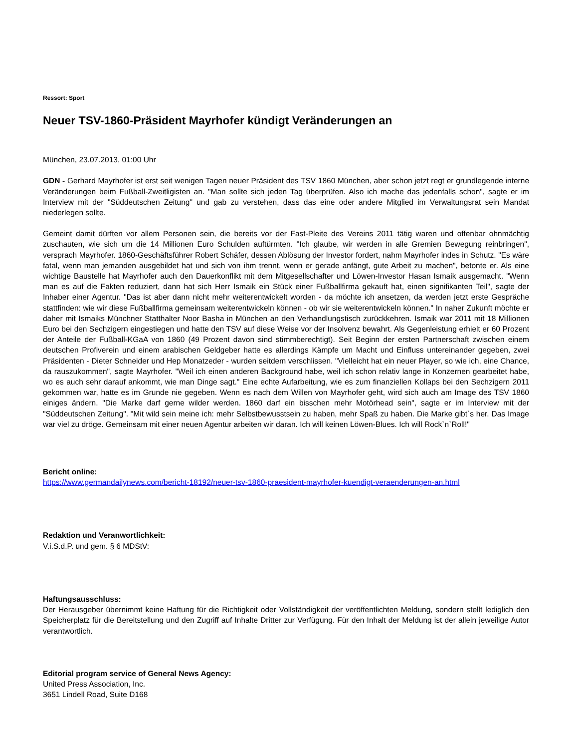Ressort: Sport
Neuer TSV-1860-Präsident Mayrhofer kündigt Veränderungen an
München, 23.07.2013, 01:00 Uhr
GDN - Gerhard Mayrhofer ist erst seit wenigen Tagen neuer Präsident des TSV 1860 München, aber schon jetzt regt er grundlegende interne Veränderungen beim Fußball-Zweitligisten an. "Man sollte sich jeden Tag überprüfen. Also ich mache das jedenfalls schon", sagte er im Interview mit der "Süddeutschen Zeitung" und gab zu verstehen, dass das eine oder andere Mitglied im Verwaltungsrat sein Mandat niederlegen sollte.
Gemeint damit dürften vor allem Personen sein, die bereits vor der Fast-Pleite des Vereins 2011 tätig waren und offenbar ohnmächtig zuschauten, wie sich um die 14 Millionen Euro Schulden auftürmten. "Ich glaube, wir werden in alle Gremien Bewegung reinbringen", versprach Mayrhofer. 1860-Geschäftsführer Robert Schäfer, dessen Ablösung der Investor fordert, nahm Mayrhofer indes in Schutz. "Es wäre fatal, wenn man jemanden ausgebildet hat und sich von ihm trennt, wenn er gerade anfängt, gute Arbeit zu machen", betonte er. Als eine wichtige Baustelle hat Mayrhofer auch den Dauerkonflikt mit dem Mitgesellschafter und Löwen-Investor Hasan Ismaik ausgemacht. "Wenn man es auf die Fakten reduziert, dann hat sich Herr Ismaik ein Stück einer Fußballfirma gekauft hat, einen signifikanten Teil", sagte der Inhaber einer Agentur. "Das ist aber dann nicht mehr weiterentwickelt worden - da möchte ich ansetzen, da werden jetzt erste Gespräche stattfinden: wie wir diese Fußballfirma gemeinsam weiterentwickeln können - ob wir sie weiterentwickeln können." In naher Zukunft möchte er daher mit Ismaiks Münchner Statthalter Noor Basha in München an den Verhandlungstisch zurückkehren. Ismaik war 2011 mit 18 Millionen Euro bei den Sechzigern eingestiegen und hatte den TSV auf diese Weise vor der Insolvenz bewahrt. Als Gegenleistung erhielt er 60 Prozent der Anteile der Fußball-KGaA von 1860 (49 Prozent davon sind stimmberechtigt). Seit Beginn der ersten Partnerschaft zwischen einem deutschen Profiverein und einem arabischen Geldgeber hatte es allerdings Kämpfe um Macht und Einfluss untereinander gegeben, zwei Präsidenten - Dieter Schneider und Hep Monatzeder - wurden seitdem verschlissen. "Vielleicht hat ein neuer Player, so wie ich, eine Chance, da rauszukommen", sagte Mayrhofer. "Weil ich einen anderen Background habe, weil ich schon relativ lange in Konzernen gearbeitet habe, wo es auch sehr darauf ankommt, wie man Dinge sagt." Eine echte Aufarbeitung, wie es zum finanziellen Kollaps bei den Sechzigern 2011 gekommen war, hatte es im Grunde nie gegeben. Wenn es nach dem Willen von Mayrhofer geht, wird sich auch am Image des TSV 1860 einiges ändern. "Die Marke darf gerne wilder werden. 1860 darf ein bisschen mehr Motörhead sein", sagte er im Interview mit der "Süddeutschen Zeitung". "Mit wild sein meine ich: mehr Selbstbewusstsein zu haben, mehr Spaß zu haben. Die Marke gibt`s her. Das Image war viel zu dröge. Gemeinsam mit einer neuen Agentur arbeiten wir daran. Ich will keinen Löwen-Blues. Ich will Rock`n`Roll!"
Bericht online:
https://www.germandailynews.com/bericht-18192/neuer-tsv-1860-praesident-mayrhofer-kuendigt-veraenderungen-an.html
Redaktion und Veranwortlichkeit:
V.i.S.d.P. und gem. § 6 MDStV:
Haftungsausschluss:
Der Herausgeber übernimmt keine Haftung für die Richtigkeit oder Vollständigkeit der veröffentlichten Meldung, sondern stellt lediglich den Speicherplatz für die Bereitstellung und den Zugriff auf Inhalte Dritter zur Verfügung. Für den Inhalt der Meldung ist der allein jeweilige Autor verantwortlich.
Editorial program service of General News Agency:
United Press Association, Inc.
3651 Lindell Road, Suite D168